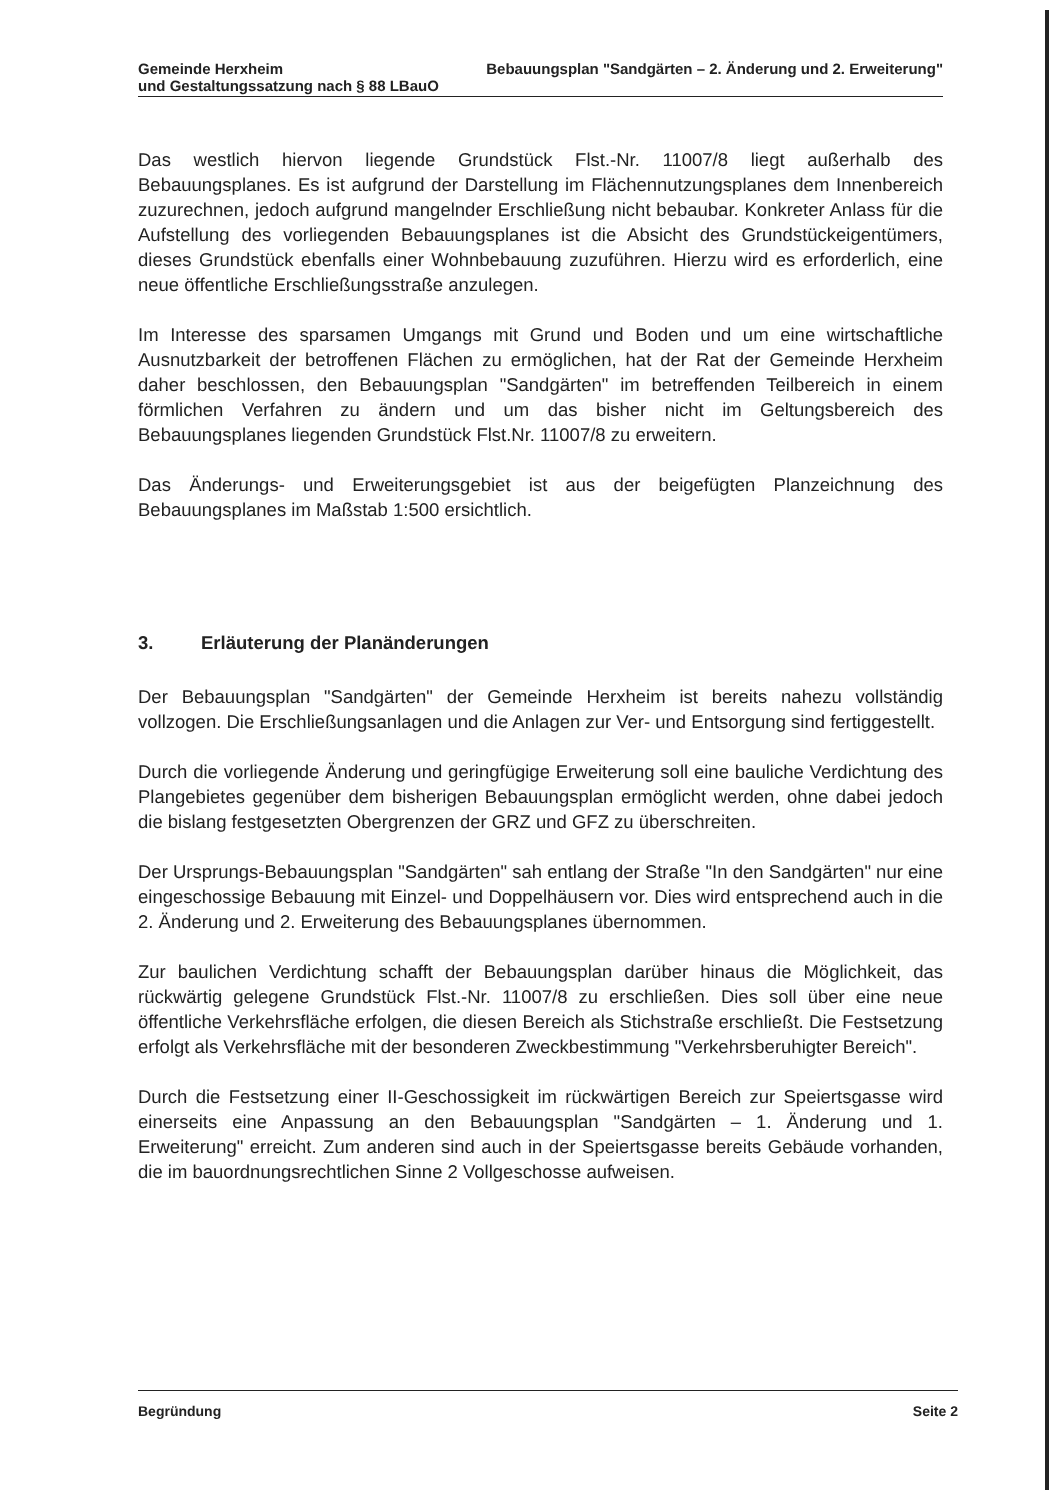Gemeinde Herxheim Bebauungsplan "Sandgärten – 2. Änderung und 2. Erweiterung"
und Gestaltungssatzung nach § 88 LBauO
Das westlich hiervon liegende Grundstück Flst.-Nr. 11007/8 liegt außerhalb des Bebauungsplanes. Es ist aufgrund der Darstellung im Flächennutzungsplanes dem Innenbereich zuzurechnen, jedoch aufgrund mangelnder Erschließung nicht bebaubar. Konkreter Anlass für die Aufstellung des vorliegenden Bebauungsplanes ist die Absicht des Grundstückeigentümers, dieses Grundstück ebenfalls einer Wohnbebauung zuzuführen. Hierzu wird es erforderlich, eine neue öffentliche Erschließungsstraße anzulegen.
Im Interesse des sparsamen Umgangs mit Grund und Boden und um eine wirtschaftliche Ausnutzbarkeit der betroffenen Flächen zu ermöglichen, hat der Rat der Gemeinde Herxheim daher beschlossen, den Bebauungsplan "Sandgärten" im betreffenden Teilbereich in einem förmlichen Verfahren zu ändern und um das bisher nicht im Geltungsbereich des Bebauungsplanes liegenden Grundstück Flst.Nr. 11007/8 zu erweitern.
Das Änderungs- und Erweiterungsgebiet ist aus der beigefügten Planzeichnung des Bebauungsplanes im Maßstab 1:500 ersichtlich.
3. Erläuterung der Planänderungen
Der Bebauungsplan "Sandgärten" der Gemeinde Herxheim ist bereits nahezu vollständig vollzogen. Die Erschließungsanlagen und die Anlagen zur Ver- und Entsorgung sind fertiggestellt.
Durch die vorliegende Änderung und geringfügige Erweiterung soll eine bauliche Verdichtung des Plangebietes gegenüber dem bisherigen Bebauungsplan ermöglicht werden, ohne dabei jedoch die bislang festgesetzten Obergrenzen der GRZ und GFZ zu überschreiten.
Der Ursprungs-Bebauungsplan "Sandgärten" sah entlang der Straße "In den Sandgärten" nur eine eingeschossige Bebauung mit Einzel- und Doppelhäusern vor. Dies wird entsprechend auch in die 2. Änderung und 2. Erweiterung des Bebauungsplanes übernommen.
Zur baulichen Verdichtung schafft der Bebauungsplan darüber hinaus die Möglichkeit, das rückwärtig gelegene Grundstück Flst.-Nr. 11007/8 zu erschließen. Dies soll über eine neue öffentliche Verkehrsfläche erfolgen, die diesen Bereich als Stichstraße erschließt. Die Festsetzung erfolgt als Verkehrsfläche mit der besonderen Zweckbestimmung "Verkehrsberuhigter Bereich".
Durch die Festsetzung einer II-Geschossigkeit im rückwärtigen Bereich zur Speiertsgasse wird einerseits eine Anpassung an den Bebauungsplan "Sandgärten – 1. Änderung und 1. Erweiterung" erreicht. Zum anderen sind auch in der Speiertsgasse bereits Gebäude vorhanden, die im bauordnungsrechtlichen Sinne 2 Vollgeschosse aufweisen.
Begründung Seite 2